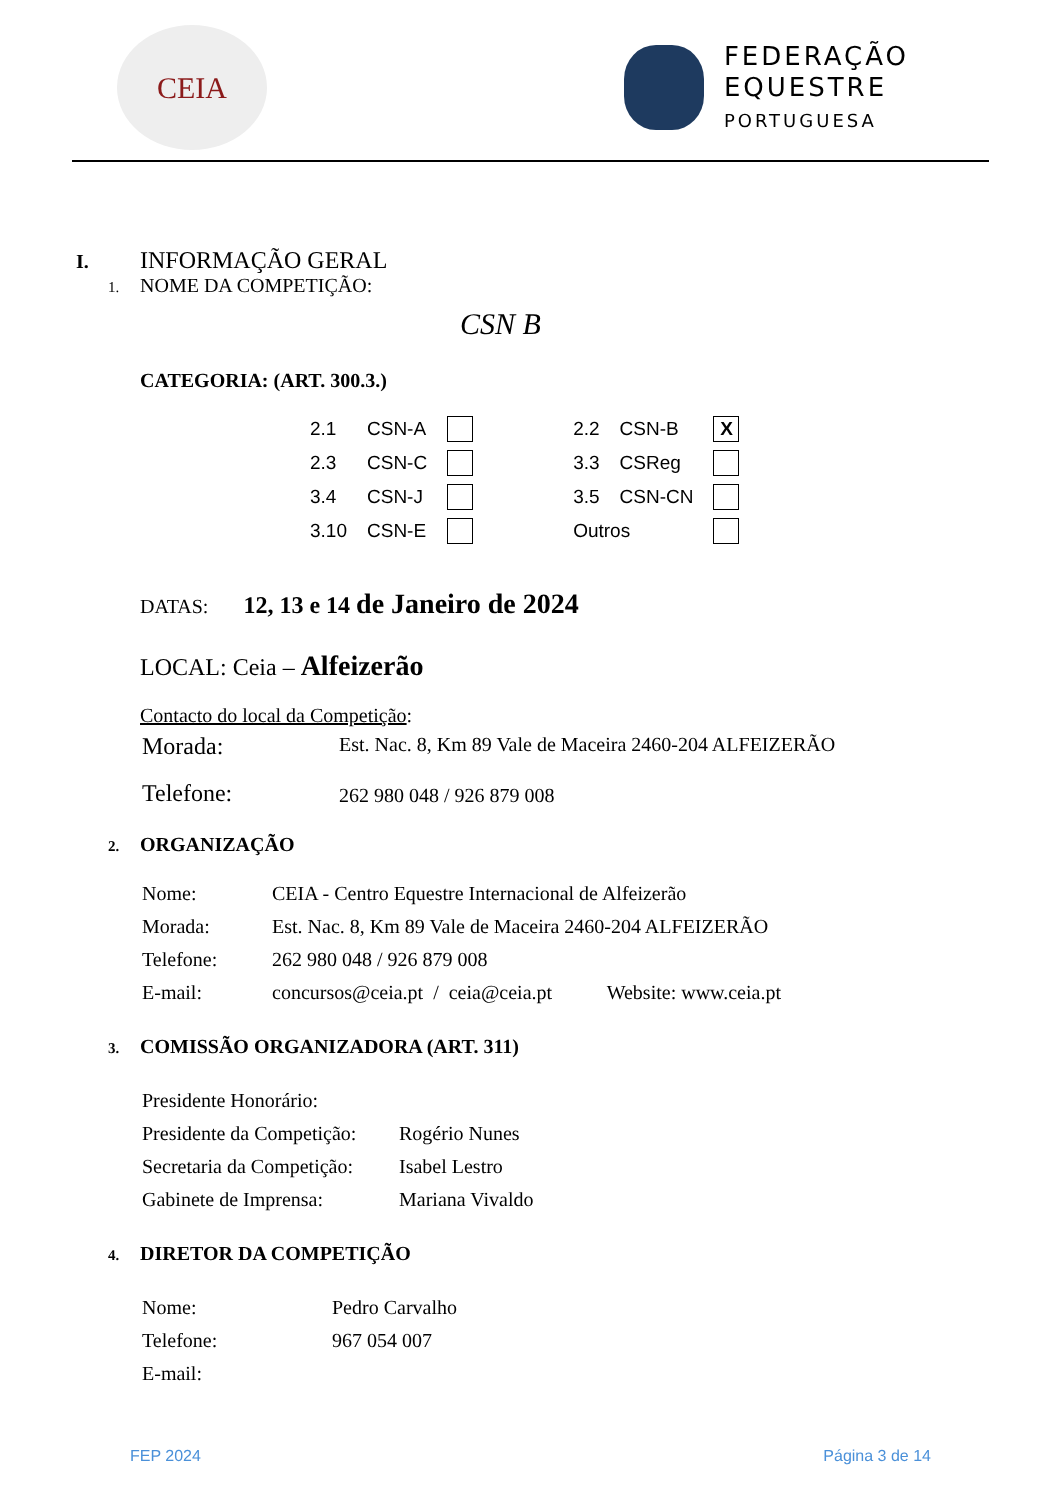CEIA
FEDERAÇÃO
EQUESTRE
PORTUGUESA
I. INFORMAÇÃO GERAL
1. NOME DA COMPETIÇÃO:
CSN B
CATEGORIA: (ART. 300.3.)
| 2.1 | CSN-A | | | 2.2 | CSN-B | X |
| 2.3 | CSN-C | | | 3.3 | CSReg | |
| 3.4 | CSN-J | | | 3.5 | CSN-CN | |
| 3.10 | CSN-E | | | Outros | | |
DATAS: 12, 13 e 14 de Janeiro de 2024
LOCAL: Ceia – Alfeizerão
Contacto do local da Competição:
| Morada: | Est. Nac. 8, Km 89 Vale de Maceira 2460-204 ALFEIZERÃO |
| Telefone: | 262 980 048 / 926 879 008 |
2. ORGANIZAÇÃO
| Nome: | CEIA - Centro Equestre Internacional de Alfeizerão |
| Morada: | Est. Nac. 8, Km 89 Vale de Maceira 2460-204 ALFEIZERÃO |
| Telefone: | 262 980 048 / 926 879 008 |
| E-mail: | concursos@ceia.pt / ceia@ceia.pt Website: www.ceia.pt |
3. COMISSÃO ORGANIZADORA (ART. 311)
| Presidente Honorário: | |
| Presidente da Competição: | Rogério Nunes |
| Secretaria da Competição: | Isabel Lestro |
| Gabinete de Imprensa: | Mariana Vivaldo |
4. DIRETOR DA COMPETIÇÃO
| Nome: | Pedro Carvalho |
| Telefone: | 967 054 007 |
| E-mail: | |
FEP 2024 Página 3 de 14